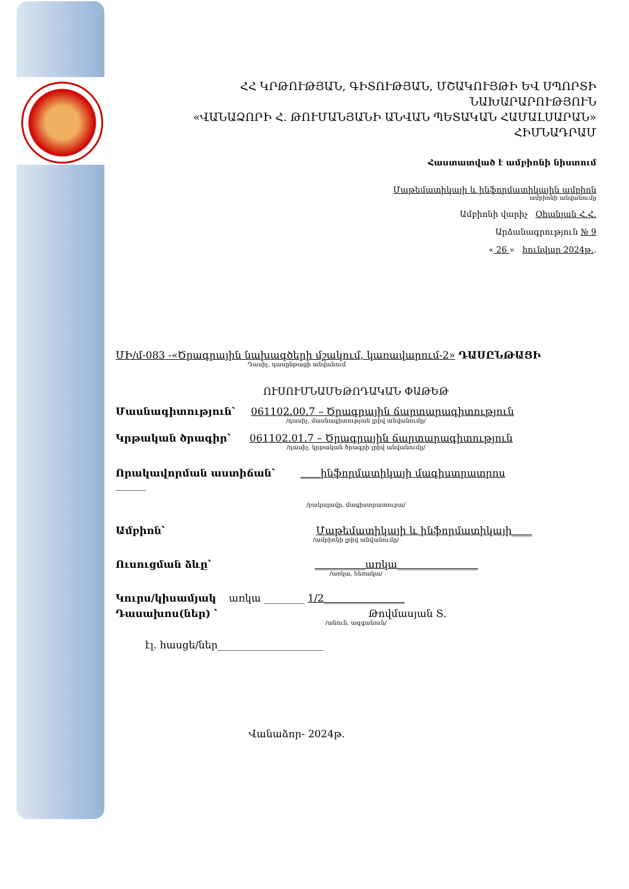ՀՀ ԿՐԹՈՒԹՅԱՆ, ԳԻՏՈՒԹՅԱՆ, ՄՇԱԿՈՒՅԹԻ ԵՎ ՍՊՈՐՏԻ
ՆԱԽԱՐԱՐՈՒԹՅՈՒՆ
«ՎԱՆԱՁՈՐԻ Հ. ԹՈՒՄԱՆՅԱՆԻ ԱՆՎԱՆ ՊԵՏԱԿԱՆ ՀԱՄԱԼՍԱՐԱՆ»
ՀԻՄՆԱԴՐԱՄ
Հաստատված է ամբիոնի նիստում
Մաթեմատիկայի և ինֆորմատիկային ամբիոն
ամբիոնի անվանումը
Ամբիոնի վարիչ Օհանյան Հ.Հ.
Արձանագրություն № 9
« 26 » հունվար 2024թ..
ՄԻ/մ-083 -«Ծրագրային նախագծերի մշակում, կառավարում-2» ԴԱՍԸՆԹԱՑԻ
Դասիչ, դասընթացի անվանում
ՈՒՍՈՒՄՆԱՄԵԹՈԴԱԿԱՆ ՓԱԹԵԹ
Մասնագիտություն՝ 061102.00.7 – Ծրագրային ճարտարագիտություն
/դասիչ, մասնագիտության լրիվ անվանումը/
Կրթական ծրագիր՝ 061102.01.7 – Ծրագրային ճարտարագիտություն
/դասիչ, կրթական ծրագրի լրիվ անվանումը/
Որակավորման աստիճան՝ ____ինֆորմատիկայի մագիստրատրոս
______
/բակալավր, մագիստրատուրա/
Ամբիոն՝ Մաթեմատիկայի և ինֆորմատիկայի____
/ամբիոնի լրիվ անվանումը/
Ուսուցման ձևը՝ __________առկա________________
/առկա, հեռակա/
Կուրս/կիսամյակ առկա ________ 1/2________________
Դասախոս(ներ) ՝ Թովմասյան Տ.
/անուն, ազգանուն/
էլ. հասցե/ներ_____________________
Վանաձոր- 2024թ.